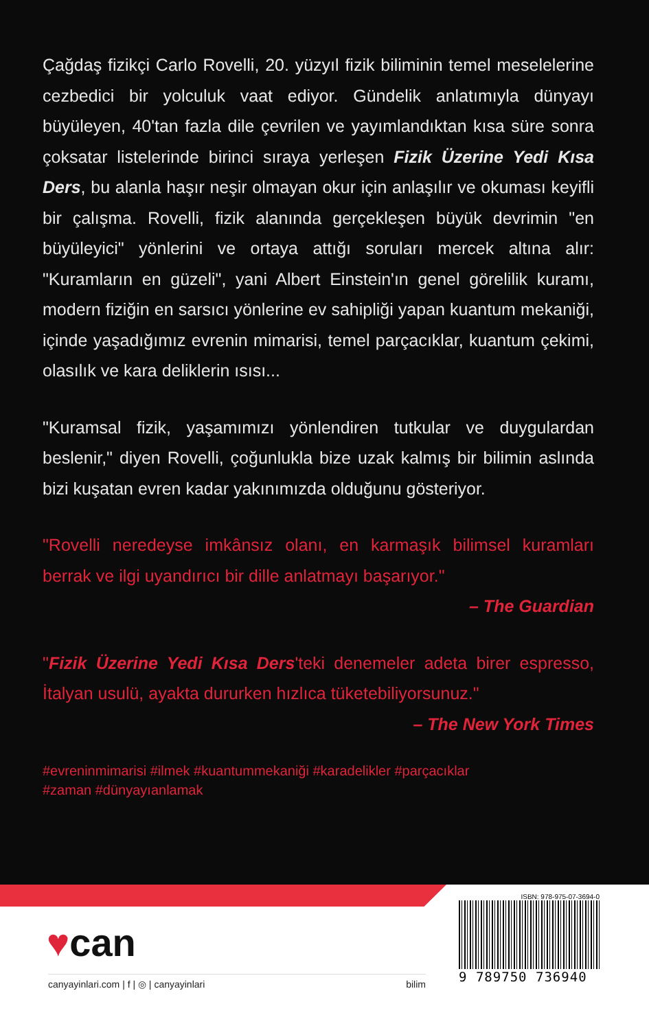Çağdaş fizikçi Carlo Rovelli, 20. yüzyıl fizik biliminin temel meselelerine cezbedici bir yolculuk vaat ediyor. Gündelik anlatımıyla dünyayı büyüleyen, 40'tan fazla dile çevrilen ve yayımlandıktan kısa süre sonra çoksatar listelerinde birinci sıraya yerleşen Fizik Üzerine Yedi Kısa Ders, bu alanla haşır neşir olmayan okur için anlaşılır ve okuması keyifli bir çalışma. Rovelli, fizik alanında gerçekleşen büyük devrimin "en büyüleyici" yönlerini ve ortaya attığı soruları mercek altına alır: "Kuramların en güzeli", yani Albert Einstein'ın genel görelilik kuramı, modern fiziğin en sarsıcı yönlerine ev sahipliği yapan kuantum mekaniği, içinde yaşadığımız evrenin mimarisi, temel parçacıklar, kuantum çekimi, olasılık ve kara deliklerin ısısı...
"Kuramsal fizik, yaşamımızı yönlendiren tutkular ve duygulardan beslenir," diyen Rovelli, çoğunlukla bize uzak kalmış bir bilimin aslında bizi kuşatan evren kadar yakınımızda olduğunu gösteriyor.
"Rovelli neredeyse imkânsız olanı, en karmaşık bilimsel kuramları berrak ve ilgi uyandırıcı bir dille anlatmayı başarıyor."
– The Guardian
"Fizik Üzerine Yedi Kısa Ders'teki denemeler adeta birer espresso, İtalyan usulü, ayakta dururken hızlıca tüketebiliyorsunuz."
– The New York Times
#evreninmimarisi #ilmek #kuantummekaniği #karadelikler #parçacıklar
#zaman #dünyayıanlamak
♥can
canyayinlari.com | f | ◎ | canyayinlari bilim
ISBN: 978-975-07-3694-0
9 789750 736940